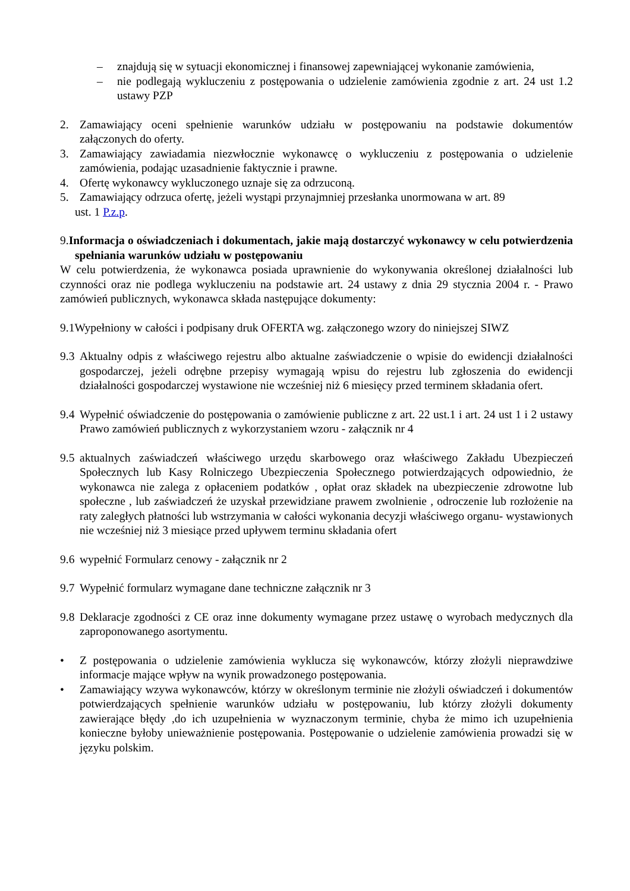– znajdują się w sytuacji ekonomicznej i finansowej zapewniającej wykonanie zamówienia,
– nie podlegają wykluczeniu z postępowania o udzielenie zamówienia zgodnie z art. 24 ust 1.2 ustawy PZP
2. Zamawiający oceni spełnienie warunków udziału w postępowaniu na podstawie dokumentów załączonych do oferty.
3. Zamawiający zawiadamia niezwłocznie wykonawcę o wykluczeniu z postępowania o udzielenie zamówienia, podając uzasadnienie faktycznie i prawne.
4. Ofertę wykonawcy wykluczonego uznaje się za odrzuconą.
5. Zamawiający odrzuca ofertę, jeżeli wystąpi przynajmniej przesłanka unormowana w art. 89
ust. 1 P.z.p.
9. Informacja o oświadczeniach i dokumentach, jakie mają dostarczyć wykonawcy w celu potwierdzenia spełniania warunków udziału w postępowaniu
W celu potwierdzenia, że wykonawca posiada uprawnienie do wykonywania określonej działalności lub czynności oraz nie podlega wykluczeniu na podstawie art. 24 ustawy z dnia 29 stycznia 2004 r. - Prawo zamówień publicznych, wykonawca składa następujące dokumenty:
9.1Wypełniony w całości i podpisany druk OFERTA wg. załączonego wzory do niniejszej SIWZ
9.3 Aktualny odpis z właściwego rejestru albo aktualne zaświadczenie o wpisie do ewidencji działalności gospodarczej, jeżeli odrębne przepisy wymagają wpisu do rejestru lub zgłoszenia do ewidencji działalności gospodarczej wystawione nie wcześniej niż 6 miesięcy przed terminem składania ofert.
9.4 Wypełnić oświadczenie do postępowania o zamówienie publiczne z art. 22 ust.1 i art. 24 ust 1 i 2 ustawy Prawo zamówień publicznych z wykorzystaniem wzoru - załącznik nr 4
9.5 aktualnych zaświadczeń właściwego urzędu skarbowego oraz właściwego Zakładu Ubezpieczeń Społecznych lub Kasy Rolniczego Ubezpieczenia Społecznego potwierdzających odpowiednio, że wykonawca nie zalega z opłaceniem podatków , opłat oraz składek na ubezpieczenie zdrowotne lub społeczne , lub zaświadczeń że uzyskał przewidziane prawem zwolnienie , odroczenie lub rozłożenie na raty zaległych płatności lub wstrzymania w całości wykonania decyzji właściwego organu- wystawionych nie wcześniej niż 3 miesiące przed upływem terminu składania ofert
9.6 wypełnić Formularz cenowy - załącznik nr 2
9.7 Wypełnić formularz wymagane dane techniczne załącznik nr 3
9.8 Deklaracje zgodności z CE oraz inne dokumenty wymagane przez ustawę o wyrobach medycznych dla zaproponowanego asortymentu.
• Z postępowania o udzielenie zamówienia wyklucza się wykonawców, którzy złożyli nieprawdziwe informacje mające wpływ na wynik prowadzonego postępowania.
• Zamawiający wzywa wykonawców, którzy w określonym terminie nie złożyli oświadczeń i dokumentów potwierdzających spełnienie warunków udziału w postępowaniu, lub którzy złożyli dokumenty zawierające błędy ,do ich uzupełnienia w wyznaczonym terminie, chyba że mimo ich uzupełnienia konieczne byłoby unieważnienie postępowania. Postępowanie o udzielenie zamówienia prowadzi się w języku polskim.